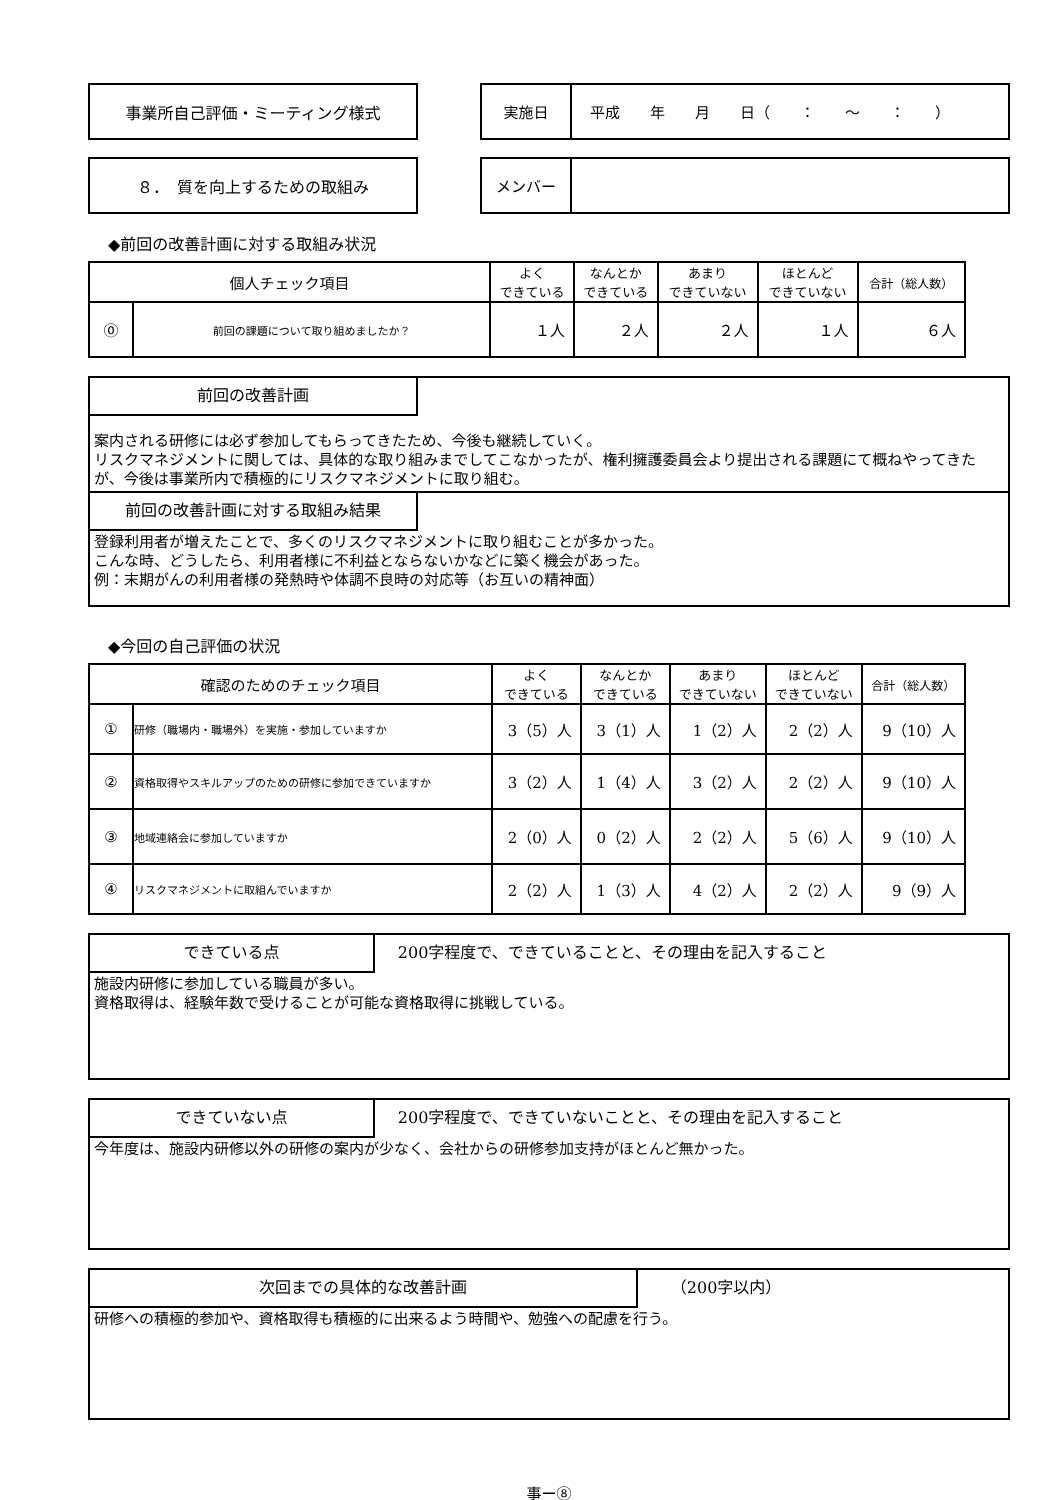事業所自己評価・ミーティング様式
実施日
平成　　年　　月　　日（　　：　　～　　：　　）
８．　質を向上するための取組み
メンバー
◆前回の改善計画に対する取組み状況
| 個人チェック項目 | | よく できている | なんとか できている | あまり できていない | ほとんど できていない | 合計（総人数） |
| --- | --- | --- | --- | --- | --- | --- |
| ⓪ | 前回の課題について取り組めましたか？ | １人 | ２人 | ２人 | １人 | ６人 |
前回の改善計画
案内される研修には必ず参加してもらってきたため、今後も継続していく。
リスクマネジメントに関しては、具体的な取り組みまでしてこなかったが、権利擁護委員会より提出される課題にて概ねやってきたが、今後は事業所内で積極的にリスクマネジメントに取り組む。
前回の改善計画に対する取組み結果
登録利用者が増えたことで、多くのリスクマネジメントに取り組むことが多かった。
こんな時、どうしたら、利用者様に不利益とならないかなどに築く機会があった。
例：末期がんの利用者様の発熱時や体調不良時の対応等（お互いの精神面）
◆今回の自己評価の状況
| 確認のためのチェック項目 | | よく できている | なんとか できている | あまり できていない | ほとんど できていない | 合計（総人数） |
| --- | --- | --- | --- | --- | --- | --- |
| ① | 研修（職場内・職場外）を実施・参加していますか | 3（5）人 | 3（1）人 | 1（2）人 | 2（2）人 | 9（10）人 |
| ② | 資格取得やスキルアップのための研修に参加できていますか | 3（2）人 | 1（4）人 | 3（2）人 | 2（2）人 | 9（10）人 |
| ③ | 地域連絡会に参加していますか | 2（0）人 | 0（2）人 | 2（2）人 | 5（6）人 | 9（10）人 |
| ④ | リスクマネジメントに取組んでいますか | 2（2）人 | 1（3）人 | 4（2）人 | 2（2）人 | 9（9）人 |
できている点 200字程度で、できていることと、その理由を記入すること
施設内研修に参加している職員が多い。
資格取得は、経験年数で受けることが可能な資格取得に挑戦している。
できていない点 200字程度で、できていないことと、その理由を記入すること
今年度は、施設内研修以外の研修の案内が少なく、会社からの研修参加支持がほとんど無かった。
次回までの具体的な改善計画 （200字以内）
研修への積極的参加や、資格取得も積極的に出来るよう時間や、勉強への配慮を行う。
事ー⑧